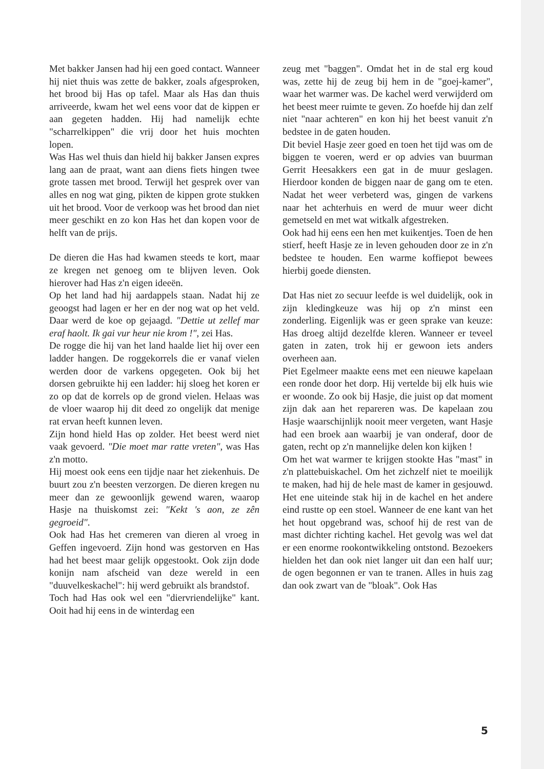Met bakker Jansen had hij een goed contact. Wanneer hij niet thuis was zette de bakker, zoals afgesproken, het brood bij Has op tafel. Maar als Has dan thuis arriveerde, kwam het wel eens voor dat de kippen er aan gegeten hadden. Hij had namelijk echte "scharrelkippen" die vrij door het huis mochten lopen.
Was Has wel thuis dan hield hij bakker Jansen expres lang aan de praat, want aan diens fiets hingen twee grote tassen met brood. Terwijl het gesprek over van alles en nog wat ging, pikten de kippen grote stukken uit het brood. Voor de verkoop was het brood dan niet meer geschikt en zo kon Has het dan kopen voor de helft van de prijs.
De dieren die Has had kwamen steeds te kort, maar ze kregen net genoeg om te blijven leven. Ook hierover had Has z'n eigen ideeën.
Op het land had hij aardappels staan. Nadat hij ze geoogst had lagen er her en der nog wat op het veld. Daar werd de koe op gejaagd. "Dettie ut zellef mar eraf haolt. Ik gai vur heur nie krom !", zei Has.
De rogge die hij van het land haalde liet hij over een ladder hangen. De roggekorrels die er vanaf vielen werden door de varkens opgegeten. Ook bij het dorsen gebruikte hij een ladder: hij sloeg het koren er zo op dat de korrels op de grond vielen. Helaas was de vloer waarop hij dit deed zo ongelijk dat menige rat ervan heeft kunnen leven.
Zijn hond hield Has op zolder. Het beest werd niet vaak gevoerd. "Die moet mar ratte vreten", was Has z'n motto.
Hij moest ook eens een tijdje naar het ziekenhuis. De buurt zou z'n beesten verzorgen. De dieren kregen nu meer dan ze gewoonlijk gewend waren, waarop Hasje na thuiskomst zei: "Kekt 's aon, ze zên gegroeid".
Ook had Has het cremeren van dieren al vroeg in Geffen ingevoerd. Zijn hond was gestorven en Has had het beest maar gelijk opgestookt. Ook zijn dode konijn nam afscheid van deze wereld in een "duuvelkeskachel": hij werd gebruikt als brandstof.
Toch had Has ook wel een "diervriendelijke" kant. Ooit had hij eens in de winterdag een
zeug met "baggen". Omdat het in de stal erg koud was, zette hij de zeug bij hem in de "goej-kamer", waar het warmer was. De kachel werd verwijderd om het beest meer ruimte te geven. Zo hoefde hij dan zelf niet "naar achteren" en kon hij het beest vanuit z'n bedstee in de gaten houden.
Dit beviel Hasje zeer goed en toen het tijd was om de biggen te voeren, werd er op advies van buurman Gerrit Heesakkers een gat in de muur geslagen. Hierdoor konden de biggen naar de gang om te eten. Nadat het weer verbeterd was, gingen de varkens naar het achterhuis en werd de muur weer dicht gemetseld en met wat witkalk afgestreken.
Ook had hij eens een hen met kuikentjes. Toen de hen stierf, heeft Hasje ze in leven gehouden door ze in z'n bedstee te houden. Een warme koffiepot bewees hierbij goede diensten.
Dat Has niet zo secuur leefde is wel duidelijk, ook in zijn kledingkeuze was hij op z'n minst een zonderling. Eigenlijk was er geen sprake van keuze: Has droeg altijd dezelfde kleren. Wanneer er teveel gaten in zaten, trok hij er gewoon iets anders overheen aan.
Piet Egelmeer maakte eens met een nieuwe kapelaan een ronde door het dorp. Hij vertelde bij elk huis wie er woonde. Zo ook bij Hasje, die juist op dat moment zijn dak aan het repareren was. De kapelaan zou Hasje waarschijnlijk nooit meer vergeten, want Hasje had een broek aan waarbij je van onderaf, door de gaten, recht op z'n mannelijke delen kon kijken !
Om het wat warmer te krijgen stookte Has "mast" in z'n plattebuiskachel. Om het zichzelf niet te moeilijk te maken, had hij de hele mast de kamer in gesjouwd. Het ene uiteinde stak hij in de kachel en het andere eind rustte op een stoel. Wanneer de ene kant van het het hout opgebrand was, schoof hij de rest van de mast dichter richting kachel. Het gevolg was wel dat er een enorme rookontwikkeling ontstond. Bezoekers hielden het dan ook niet langer uit dan een half uur; de ogen begonnen er van te tranen. Alles in huis zag dan ook zwart van de "bloak". Ook Has
5